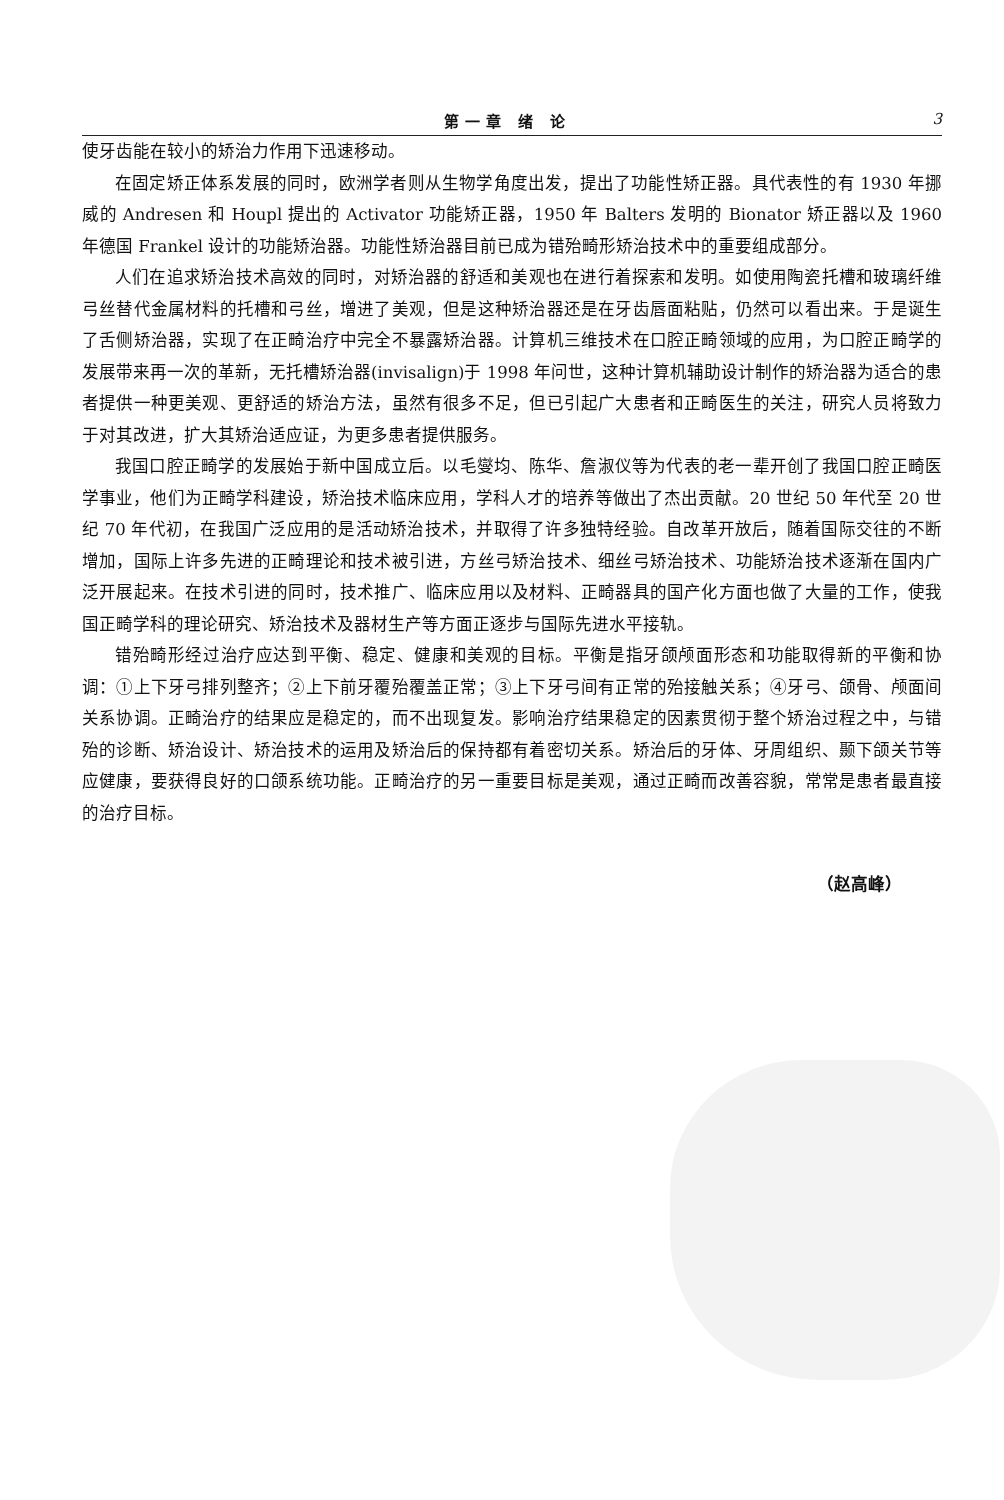第一章 绪 论 3
使牙齿能在较小的矫治力作用下迅速移动。
在固定矫正体系发展的同时，欧洲学者则从生物学角度出发，提出了功能性矫正器。具代表性的有 1930 年挪威的 Andresen 和 Houpl 提出的 Activator 功能矫正器，1950 年 Balters 发明的 Bionator 矫正器以及 1960 年德国 Frankel 设计的功能矫治器。功能性矫治器目前已成为错殆畸形矫治技术中的重要组成部分。
人们在追求矫治技术高效的同时，对矫治器的舒适和美观也在进行着探索和发明。如使用陶瓷托槽和玻璃纤维弓丝替代金属材料的托槽和弓丝，增进了美观，但是这种矫治器还是在牙齿唇面粘贴，仍然可以看出来。于是诞生了舌侧矫治器，实现了在正畸治疗中完全不暴露矫治器。计算机三维技术在口腔正畸领域的应用，为口腔正畸学的发展带来再一次的革新，无托槽矫治器(invisalign)于 1998 年问世，这种计算机辅助设计制作的矫治器为适合的患者提供一种更美观、更舒适的矫治方法，虽然有很多不足，但已引起广大患者和正畸医生的关注，研究人员将致力于对其改进，扩大其矫治适应证，为更多患者提供服务。
我国口腔正畸学的发展始于新中国成立后。以毛燮均、陈华、詹淑仪等为代表的老一辈开创了我国口腔正畸医学事业，他们为正畸学科建设，矫治技术临床应用，学科人才的培养等做出了杰出贡献。20 世纪 50 年代至 20 世纪 70 年代初，在我国广泛应用的是活动矫治技术，并取得了许多独特经验。自改革开放后，随着国际交往的不断增加，国际上许多先进的正畸理论和技术被引进，方丝弓矫治技术、细丝弓矫治技术、功能矫治技术逐渐在国内广泛开展起来。在技术引进的同时，技术推广、临床应用以及材料、正畸器具的国产化方面也做了大量的工作，使我国正畸学科的理论研究、矫治技术及器材生产等方面正逐步与国际先进水平接轨。
错殆畸形经过治疗应达到平衡、稳定、健康和美观的目标。平衡是指牙颌颅面形态和功能取得新的平衡和协调：①上下牙弓排列整齐；②上下前牙覆殆覆盖正常；③上下牙弓间有正常的殆接触关系；④牙弓、颌骨、颅面间关系协调。正畸治疗的结果应是稳定的，而不出现复发。影响治疗结果稳定的因素贯彻于整个矫治过程之中，与错殆的诊断、矫治设计、矫治技术的运用及矫治后的保持都有着密切关系。矫治后的牙体、牙周组织、颞下颌关节等应健康，要获得良好的口颌系统功能。正畸治疗的另一重要目标是美观，通过正畸而改善容貌，常常是患者最直接的治疗目标。
（赵高峰）